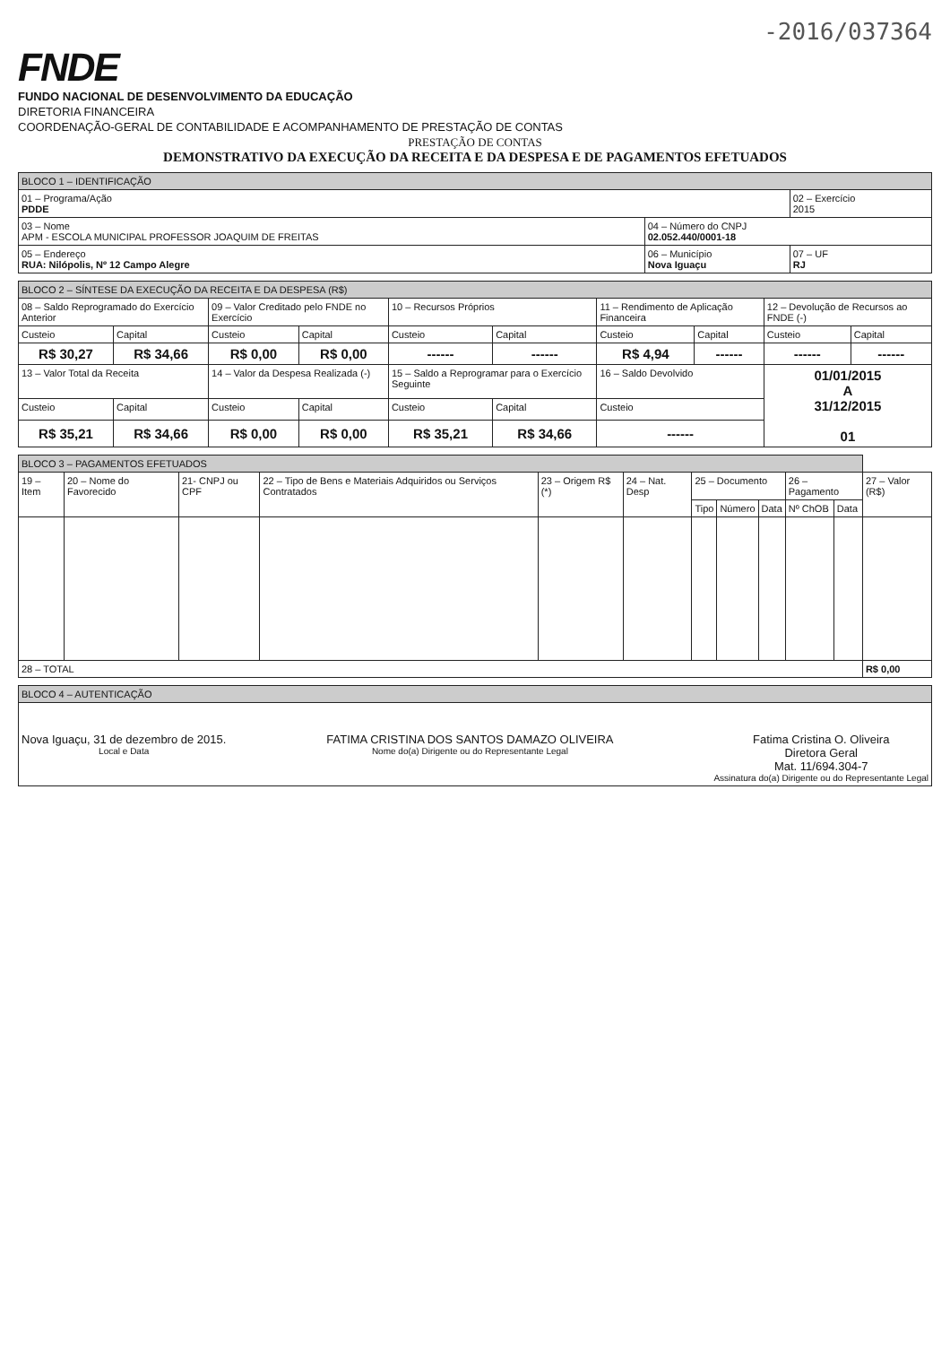-2016/037364
FNDE
FUNDO NACIONAL DE DESENVOLVIMENTO DA EDUCAÇÃO
DIRETORIA FINANCEIRA
COORDENAÇÃO-GERAL DE CONTABILIDADE E ACOMPANHAMENTO DE PRESTAÇÃO DE CONTAS
PRESTAÇÃO DE CONTAS
DEMONSTRATIVO DA EXECUÇÃO DA RECEITA E DA DESPESA E DE PAGAMENTOS EFETUADOS
| BLOCO 1 – IDENTIFICAÇÃO | | |
| 01 – Programa/Ação PDDE | | 02 – Exercício 2015 |
| 03 – Nome APM - ESCOLA MUNICIPAL PROFESSOR JOAQUIM DE FREITAS | 04 – Número do CNPJ 02.052.440/0001-18 | |
| 05 – Endereço RUA: Nilópolis, Nº 12 Campo Alegre | 06 – Município Nova Iguaçu | 07 – UF RJ |
| BLOCO 2 – SÍNTESE DA EXECUÇÃO DA RECEITA E DA DESPESA (R$) | | | | | | | | | |
| 08 – Saldo Reprogramado do Exercício Anterior | | 09 – Valor Creditado pelo FNDE no Exercício | | 10 – Recursos Próprios | | 11 – Rendimento de Aplicação Financeira | | 12 – Devolução de Recursos ao FNDE (-) | |
| Custeio | Capital | Custeio | Capital | Custeio | Capital | Custeio | Capital | Custeio | Capital |
| R$ 30,27 | R$ 34,66 | R$ 0,00 | R$ 0,00 | ------ | ------ | R$ 4,94 | ------ | ------ | ------ |
| 13 – Valor Total da Receita | | 14 – Valor da Despesa Realizada (-) | | 15 – Saldo a Reprogramar para o Exercício Seguinte | | 16 – Saldo Devolvido | | 01/01/2015 A 31/12/2015 01 | |
| Custeio | Capital | Custeio | Capital | Custeio | Capital | Custeio | | | |
| R$ 35,21 | R$ 34,66 | R$ 0,00 | R$ 0,00 | R$ 35,21 | R$ 34,66 | ------ | | | |
| BLOCO 3 – PAGAMENTOS EFETUADOS | | | | | | | | | | | |
| 19 – Item | 20 – Nome do Favorecido | 21- CNPJ ou CPF | 22 – Tipo de Bens e Materiais Adquiridos ou Serviços Contratados | 23 – Origem R$ (*) | 24 – Nat. Desp | 25 – Documento | | | 26 – Pagamento | | 27 – Valor (R$) |
| | | | | | | Tipo | Número | Data | Nº ChOB | Data | |
| 28 – TOTAL | | | | | | | | | | | R$ 0,00 |
| BLOCO 4 – AUTENTICAÇÃO |
| Nova Iguaçu, 31 de dezembro de 2015. Local e Data FATIMA CRISTINA DOS SANTOS DAMAZO OLIVEIRA Nome do(a) Dirigente ou do Representante Legal Fatima Cristina O. Oliveira Diretora Geral Mat. 11/694.304-7 Assinatura do(a) Dirigente ou do Representante Legal |